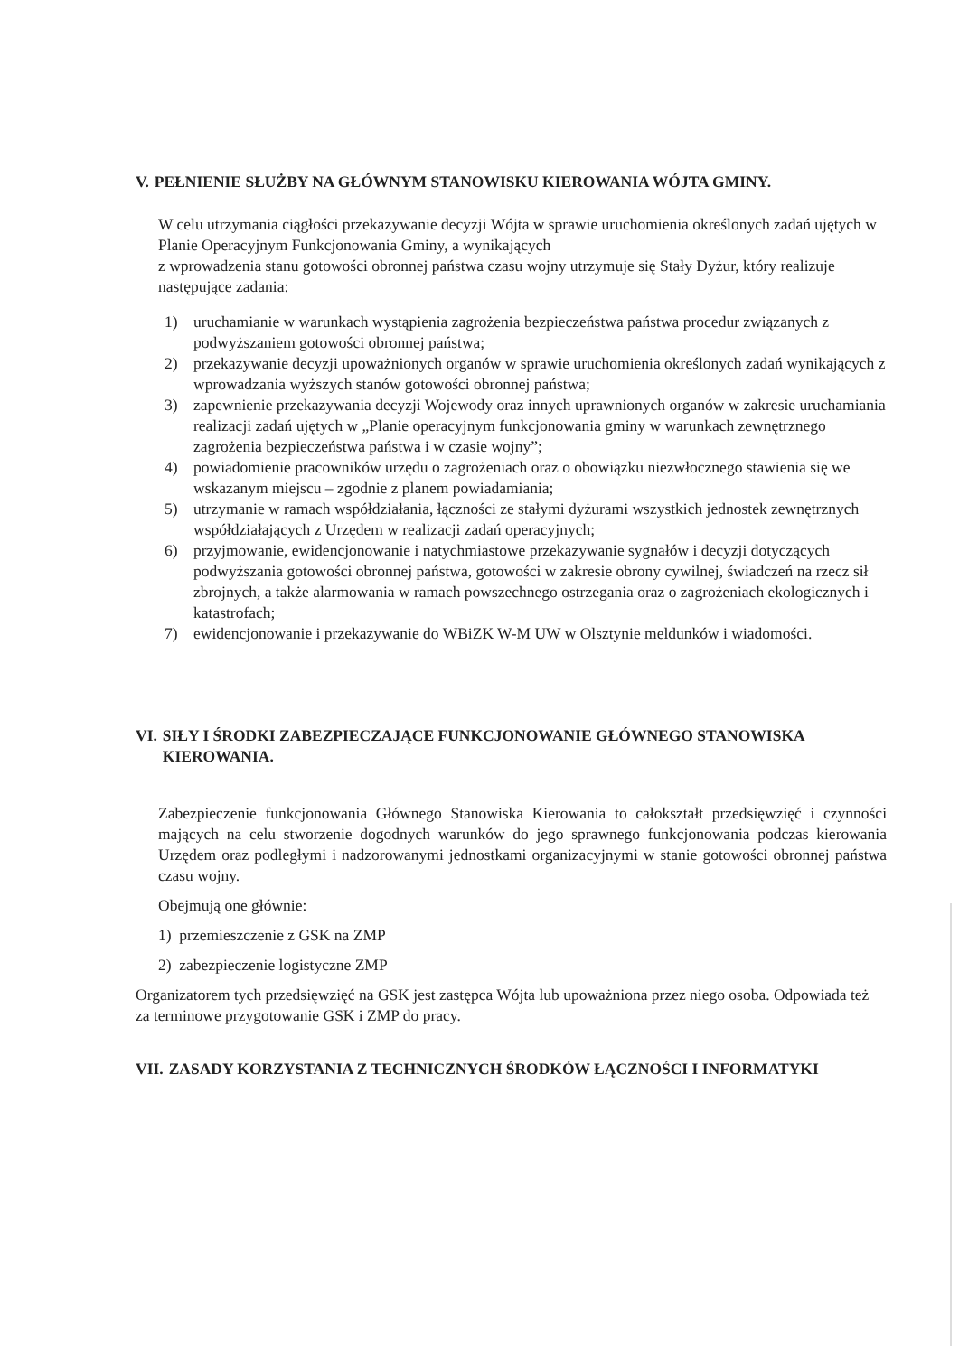V. PEŁNIENIE SŁUŻBY NA GŁÓWNYM STANOWISKU KIEROWANIA WÓJTA GMINY.
W celu utrzymania ciągłości przekazywanie decyzji Wójta w sprawie uruchomienia określonych zadań ujętych w Planie Operacyjnym Funkcjonowania Gminy, a wynikających
z wprowadzenia stanu gotowości obronnej państwa czasu wojny utrzymuje się Stały Dyżur, który realizuje następujące zadania:
1) uruchamianie w warunkach wystąpienia zagrożenia bezpieczeństwa państwa procedur związanych z podwyższaniem gotowości obronnej państwa;
2) przekazywanie decyzji upoważnionych organów w sprawie uruchomienia określonych zadań wynikających z wprowadzania wyższych stanów gotowości obronnej państwa;
3) zapewnienie przekazywania decyzji Wojewody oraz innych uprawnionych organów w zakresie uruchamiania realizacji zadań ujętych w „Planie operacyjnym funkcjonowania gminy w warunkach zewnętrznego zagrożenia bezpieczeństwa państwa i w czasie wojny”;
4) powiadomienie pracowników urzędu o zagrożeniach oraz o obowiązku niezwłocznego stawienia się we wskazanym miejscu – zgodnie z planem powiadamiania;
5) utrzymanie w ramach współdziałania, łączności ze stałymi dyżurami wszystkich jednostek zewnętrznych współdziałających z Urzędem w realizacji zadań operacyjnych;
6) przyjmowanie, ewidencjonowanie i natychmiastowe przekazywanie sygnałów i decyzji dotyczących podwyższania gotowości obronnej państwa, gotowości w zakresie obrony cywilnej, świadczeń na rzecz sił zbrojnych, a także alarmowania w ramach powszechnego ostrzegania oraz o zagrożeniach ekologicznych i katastrofach;
7) ewidencjonowanie i przekazywanie do WBiZK W-M UW w Olsztynie meldunków i wiadomości.
VI. SIŁY I ŚRODKI ZABEZPIECZAJĄCE FUNKCJONOWANIE GŁÓWNEGO STANOWISKA KIEROWANIA.
Zabezpieczenie funkcjonowania Głównego Stanowiska Kierowania to całokształt przedsięwzięć i czynności mających na celu stworzenie dogodnych warunków do jego sprawnego funkcjonowania podczas kierowania Urzędem oraz podległymi i nadzorowanymi jednostkami organizacyjnymi w stanie gotowości obronnej państwa czasu wojny.
Obejmują one głównie:
1) przemieszczenie z GSK na ZMP
2) zabezpieczenie logistyczne ZMP
Organizatorem tych przedsięwzięć na GSK jest zastępca Wójta lub upoważniona przez niego osoba. Odpowiada też za terminowe przygotowanie GSK i ZMP do pracy.
VII. ZASADY KORZYSTANIA Z TECHNICZNYCH ŚRODKÓW ŁĄCZNOŚCI I INFORMATYKI